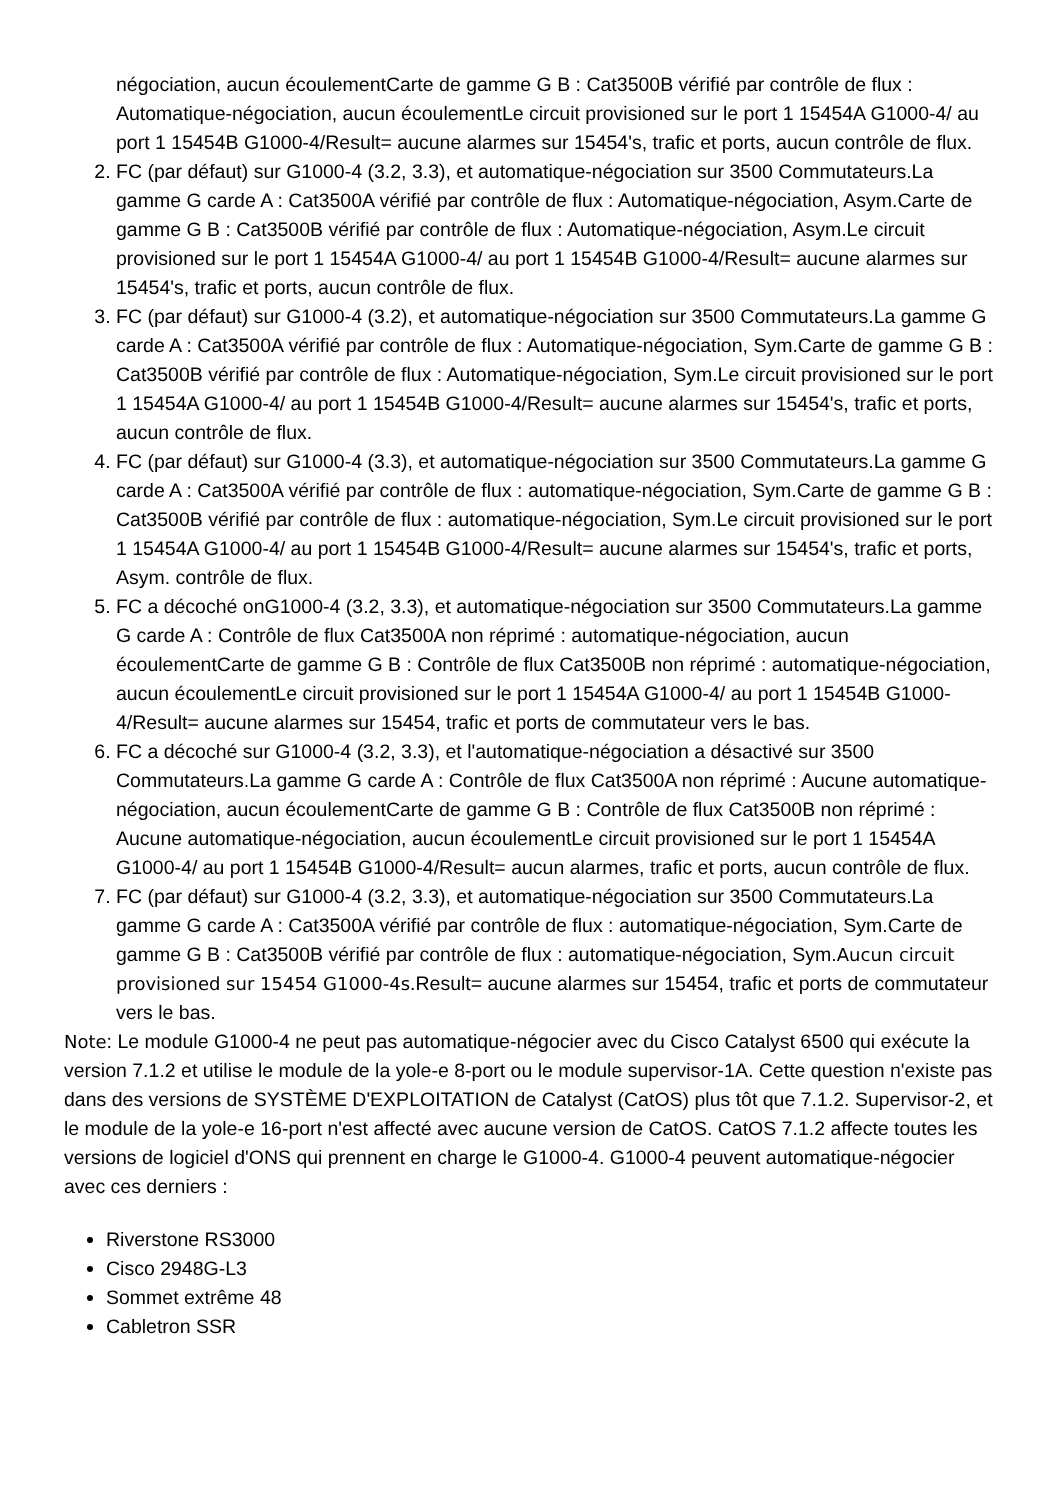négociation, aucun écoulementCarte de gamme G B : Cat3500B vérifié par contrôle de flux : Automatique-négociation, aucun écoulementLe circuit provisioned sur le port 1 15454A G1000-4/ au port 1 15454B G1000-4/Result= aucune alarmes sur 15454's, trafic et ports, aucun contrôle de flux.
2. FC (par défaut) sur G1000-4 (3.2, 3.3), et automatique-négociation sur 3500 Commutateurs.La gamme G carde A : Cat3500A vérifié par contrôle de flux : Automatique-négociation, Asym.Carte de gamme G B : Cat3500B vérifié par contrôle de flux : Automatique-négociation, Asym.Le circuit provisioned sur le port 1 15454A G1000-4/ au port 1 15454B G1000-4/Result= aucune alarmes sur 15454's, trafic et ports, aucun contrôle de flux.
3. FC (par défaut) sur G1000-4 (3.2), et automatique-négociation sur 3500 Commutateurs.La gamme G carde A : Cat3500A vérifié par contrôle de flux : Automatique-négociation, Sym.Carte de gamme G B : Cat3500B vérifié par contrôle de flux : Automatique-négociation, Sym.Le circuit provisioned sur le port 1 15454A G1000-4/ au port 1 15454B G1000-4/Result= aucune alarmes sur 15454's, trafic et ports, aucun contrôle de flux.
4. FC (par défaut) sur G1000-4 (3.3), et automatique-négociation sur 3500 Commutateurs.La gamme G carde A : Cat3500A vérifié par contrôle de flux : automatique-négociation, Sym.Carte de gamme G B : Cat3500B vérifié par contrôle de flux : automatique-négociation, Sym.Le circuit provisioned sur le port 1 15454A G1000-4/ au port 1 15454B G1000-4/Result= aucune alarmes sur 15454's, trafic et ports, Asym. contrôle de flux.
5. FC a décoché onG1000-4 (3.2, 3.3), et automatique-négociation sur 3500 Commutateurs.La gamme G carde A : Contrôle de flux Cat3500A non réprimé : automatique-négociation, aucun écoulementCarte de gamme G B : Contrôle de flux Cat3500B non réprimé : automatique-négociation, aucun écoulementLe circuit provisioned sur le port 1 15454A G1000-4/ au port 1 15454B G1000-4/Result= aucune alarmes sur 15454, trafic et ports de commutateur vers le bas.
6. FC a décoché sur G1000-4 (3.2, 3.3), et l'automatique-négociation a désactivé sur 3500 Commutateurs.La gamme G carde A : Contrôle de flux Cat3500A non réprimé : Aucune automatique-négociation, aucun écoulementCarte de gamme G B : Contrôle de flux Cat3500B non réprimé : Aucune automatique-négociation, aucun écoulementLe circuit provisioned sur le port 1 15454A G1000-4/ au port 1 15454B G1000-4/Result= aucun alarmes, trafic et ports, aucun contrôle de flux.
7. FC (par défaut) sur G1000-4 (3.2, 3.3), et automatique-négociation sur 3500 Commutateurs.La gamme G carde A : Cat3500A vérifié par contrôle de flux : automatique-négociation, Sym.Carte de gamme G B : Cat3500B vérifié par contrôle de flux : automatique-négociation, Sym.Aucun circuit provisioned sur 15454 G1000-4s.Result= aucune alarmes sur 15454, trafic et ports de commutateur vers le bas.
Note: Le module G1000-4 ne peut pas automatique-négocier avec du Cisco Catalyst 6500 qui exécute la version 7.1.2 et utilise le module de la yole-e 8-port ou le module supervisor-1A. Cette question n'existe pas dans des versions de SYSTÈME D'EXPLOITATION de Catalyst (CatOS) plus tôt que 7.1.2. Supervisor-2, et le module de la yole-e 16-port n'est affecté avec aucune version de CatOS. CatOS 7.1.2 affecte toutes les versions de logiciel d'ONS qui prennent en charge le G1000-4. G1000-4 peuvent automatique-négocier avec ces derniers :
Riverstone RS3000
Cisco 2948G-L3
Sommet extrême 48
Cabletron SSR